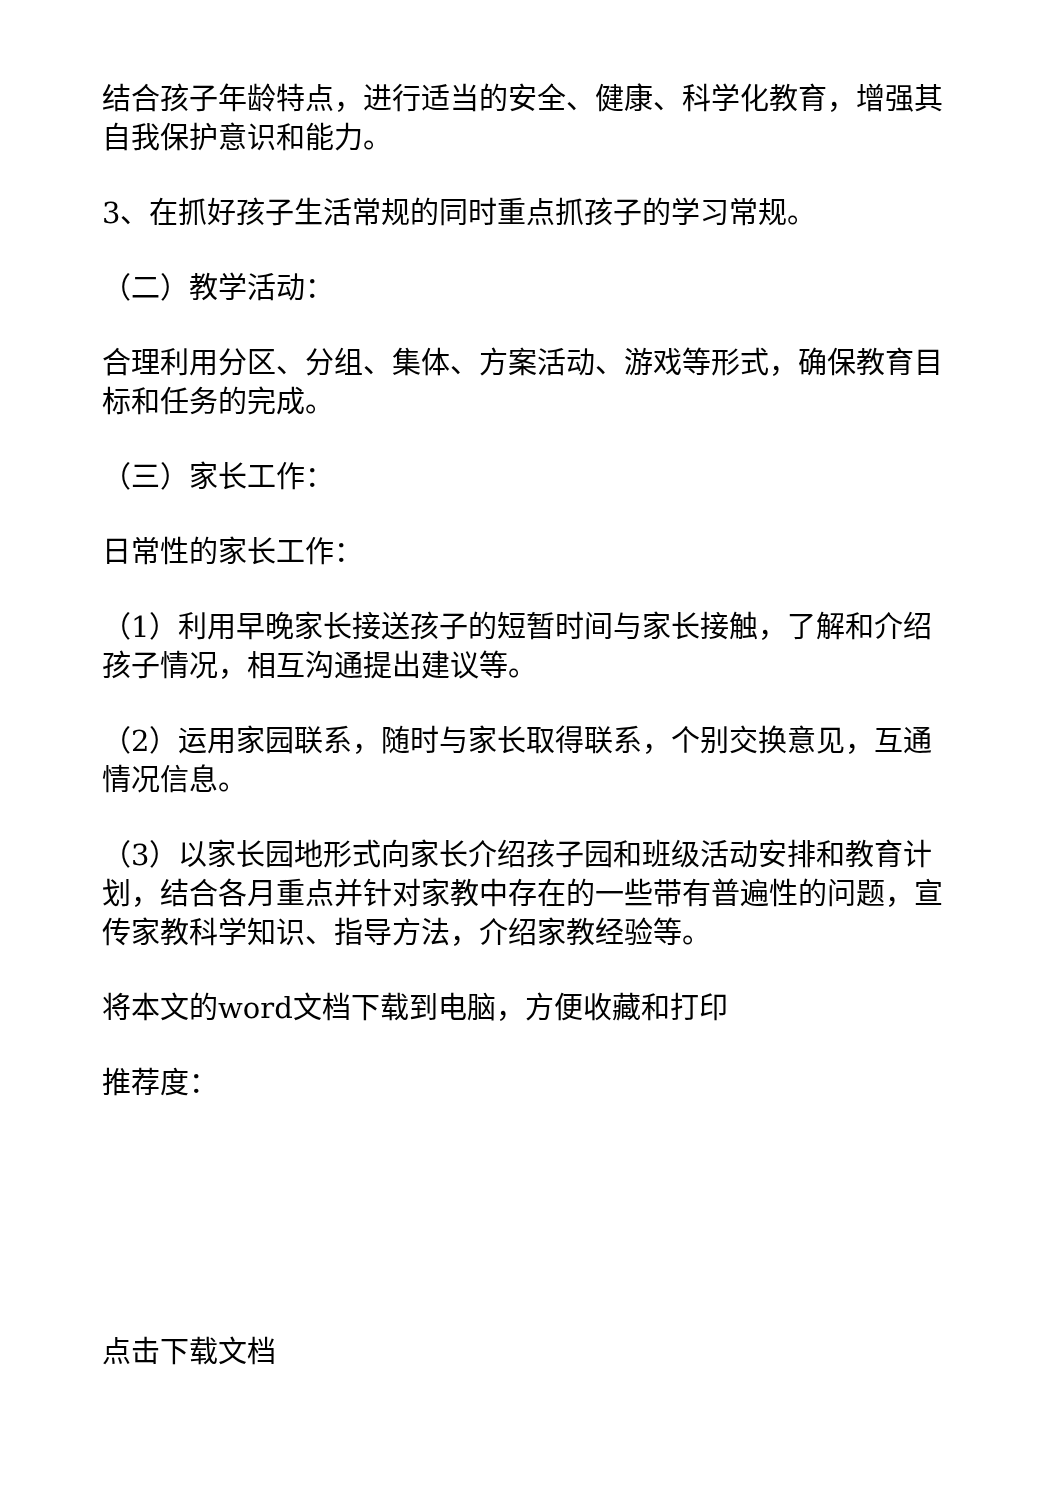结合孩子年龄特点，进行适当的安全、健康、科学化教育，增强其自我保护意识和能力。
3、在抓好孩子生活常规的同时重点抓孩子的学习常规。
（二）教学活动：
合理利用分区、分组、集体、方案活动、游戏等形式，确保教育目标和任务的完成。
（三）家长工作：
日常性的家长工作：
（1）利用早晚家长接送孩子的短暂时间与家长接触，了解和介绍孩子情况，相互沟通提出建议等。
（2）运用家园联系，随时与家长取得联系，个别交换意见，互通情况信息。
（3）以家长园地形式向家长介绍孩子园和班级活动安排和教育计划，结合各月重点并针对家教中存在的一些带有普遍性的问题，宣传家教科学知识、指导方法，介绍家教经验等。
将本文的word文档下载到电脑，方便收藏和打印
推荐度：
点击下载文档